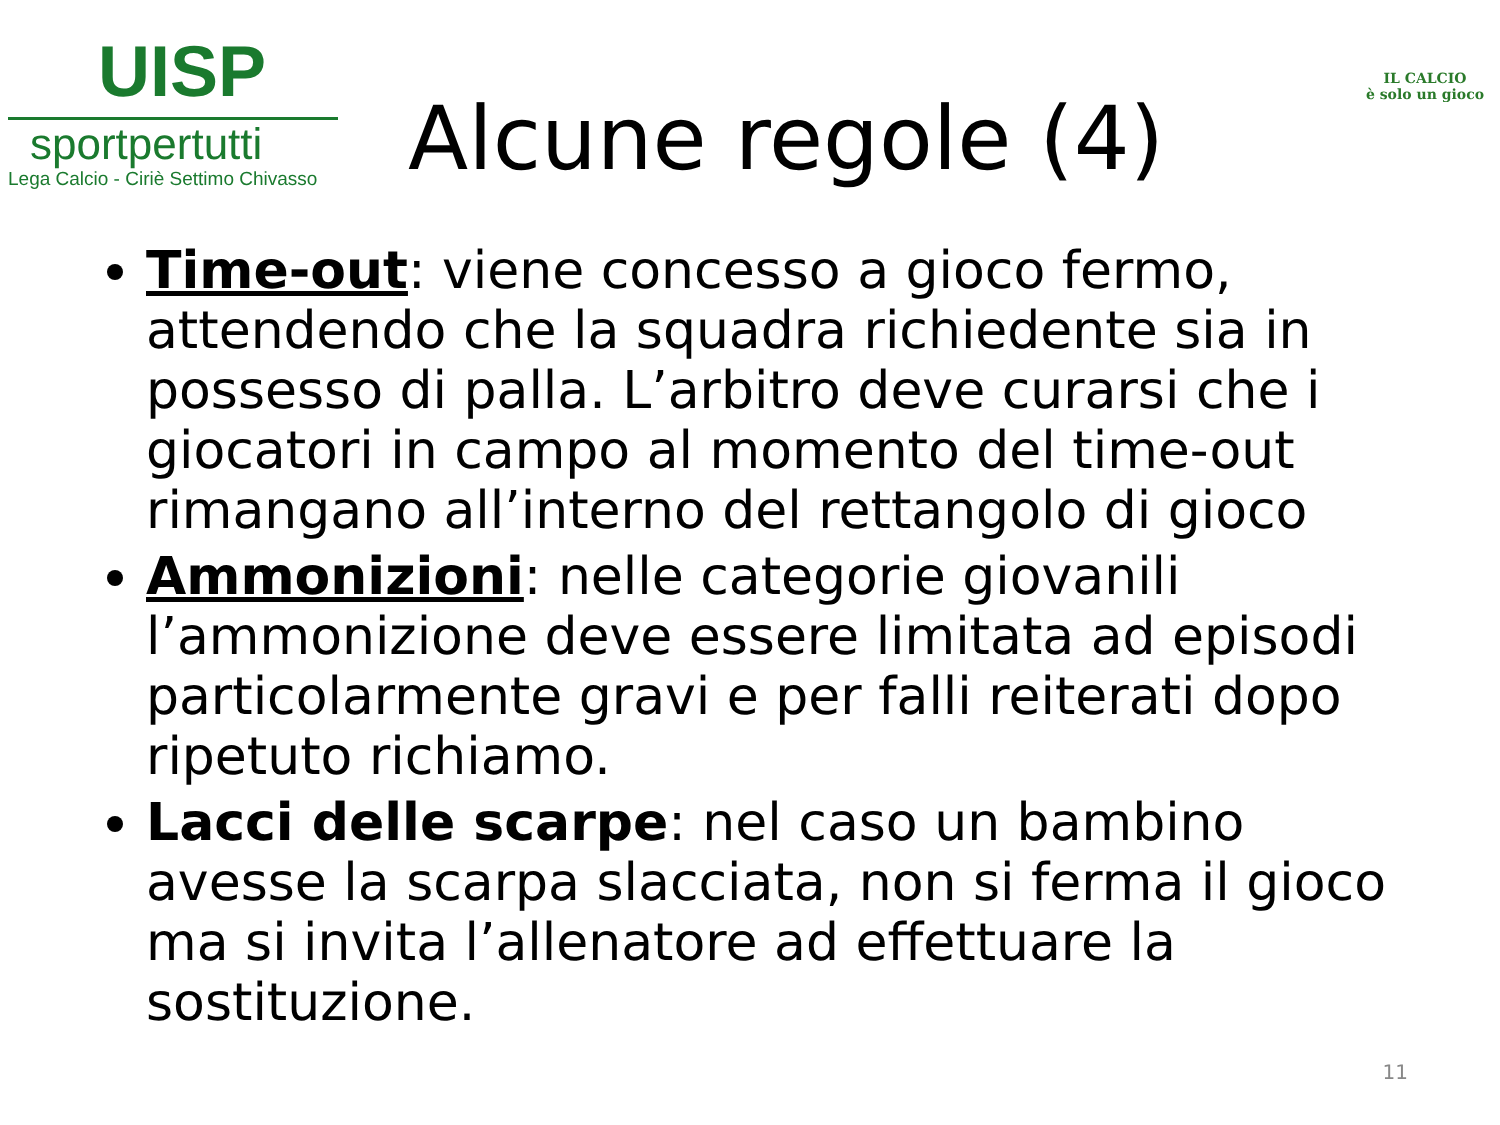UISP
sportpertutti
Lega Calcio - Ciriè Settimo Chivasso
Alcune regole (4)
IL CALCIO
è solo un gioco
Time-out: viene concesso a gioco fermo, attendendo che la squadra richiedente sia in possesso di palla. L’arbitro deve curarsi che i giocatori in campo al momento del time-out rimangano all’interno del rettangolo di gioco
Ammonizioni: nelle categorie giovanili l’ammonizione deve essere limitata ad episodi particolarmente gravi e per falli reiterati dopo ripetuto richiamo.
Lacci delle scarpe: nel caso un bambino avesse la scarpa slacciata, non si ferma il gioco ma si invita l’allenatore ad effettuare la sostituzione.
11